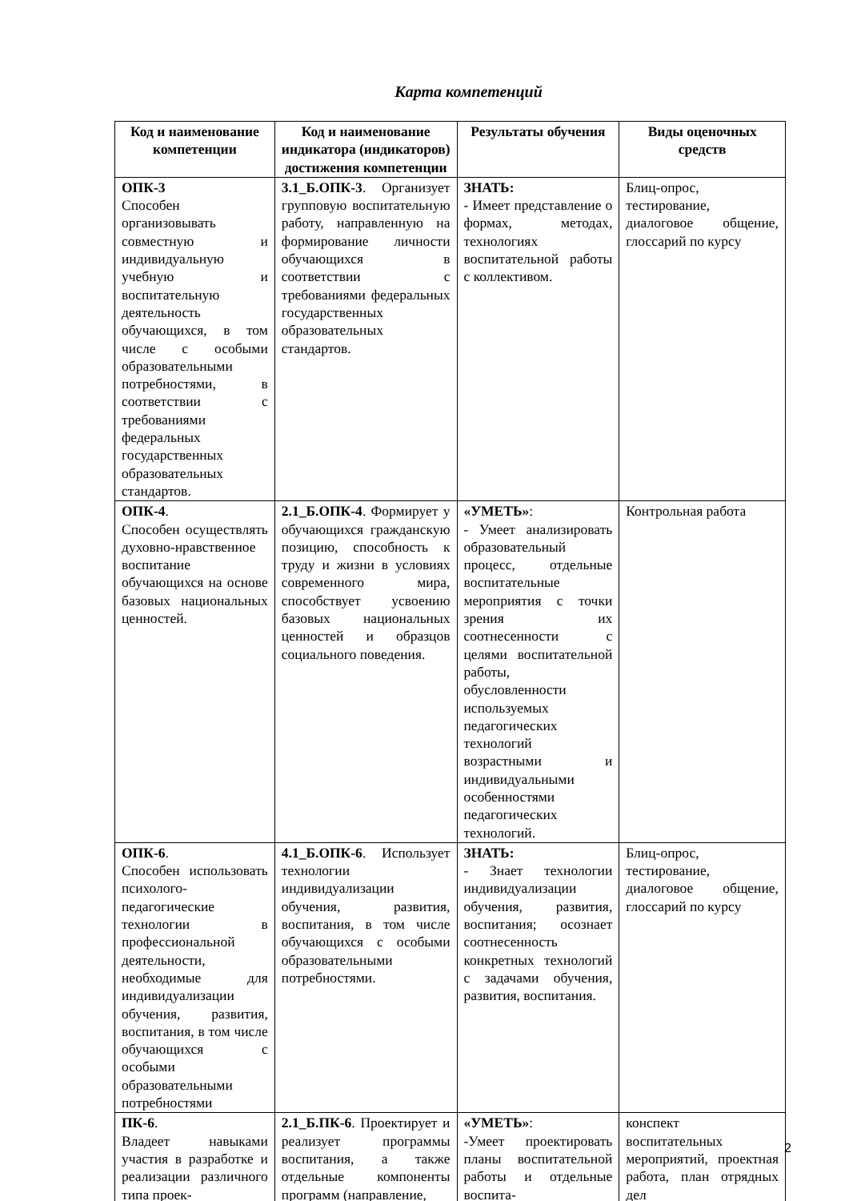Карта компетенций
| Код и наименование компетенции | Код и наименование индикатора (индикаторов) достижения компетенции | Результаты обучения | Виды оценочных средств |
| --- | --- | --- | --- |
| ОПК-3 Способен организовывать совместную и индивидуальную учебную и воспитательную деятельность обучающихся, в том числе с особыми образовательными потребностями, в соответствии с требованиями федеральных государственных образовательных стандартов. | 3.1_Б.ОПК-3 . Организует групповую воспитательную работу, направленную на формирование личности обучающихся в соответствии с требованиями федеральных государственных образовательных стандартов. | ЗНАТЬ: - Имеет представление о формах, методах, технологиях воспитательной работы с коллективом. | Блиц-опрос, тестирование, диалоговое общение, глоссарий по курсу |
| ОПК-4 . Способен осуществлять духовно-нравственное воспитание обучающихся на основе базовых национальных ценностей. | 2.1_Б.ОПК-4 . Формирует у обучающихся гражданскую позицию, способность к труду и жизни в условиях современного мира, способствует усвоению базовых национальных ценностей и образцов социального поведения. | «УМЕТЬ» : - Умеет анализировать образовательный процесс, отдельные воспитательные мероприятия с точки зрения их соотнесенности с целями воспитательной работы, обусловленности используемых педагогических технологий возрастными и индивидуальными особенностями педагогических технологий. | Контрольная работа |
| ОПК-6 . Способен использовать психолого-педагогические технологии в профессиональной деятельности, необходимые для индивидуализации обучения, развития, воспитания, в том числе обучающихся с особыми образовательными потребностями | 4.1_Б.ОПК-6 . Использует технологии индивидуализации обучения, развития, воспитания, в том числе обучающихся с особыми образовательными потребностями. | ЗНАТЬ: - Знает технологии индивидуализации обучения, развития, воспитания; осознает соотнесенность конкретных технологий с задачами обучения, развития, воспитания. | Блиц-опрос, тестирование, диалоговое общение, глоссарий по курсу |
| ПК-6 . Владеет навыками участия в разработке и реализации различного типа проек- | 2.1_Б.ПК-6 . Проектирует и реализует программы воспитания, а также отдельные компоненты программ (направление, | «УМЕТЬ» : -Умеет проектировать планы воспитательной работы и отдельные воспита- | конспект воспитательных мероприятий, проектная работа, план отрядных дел |
2